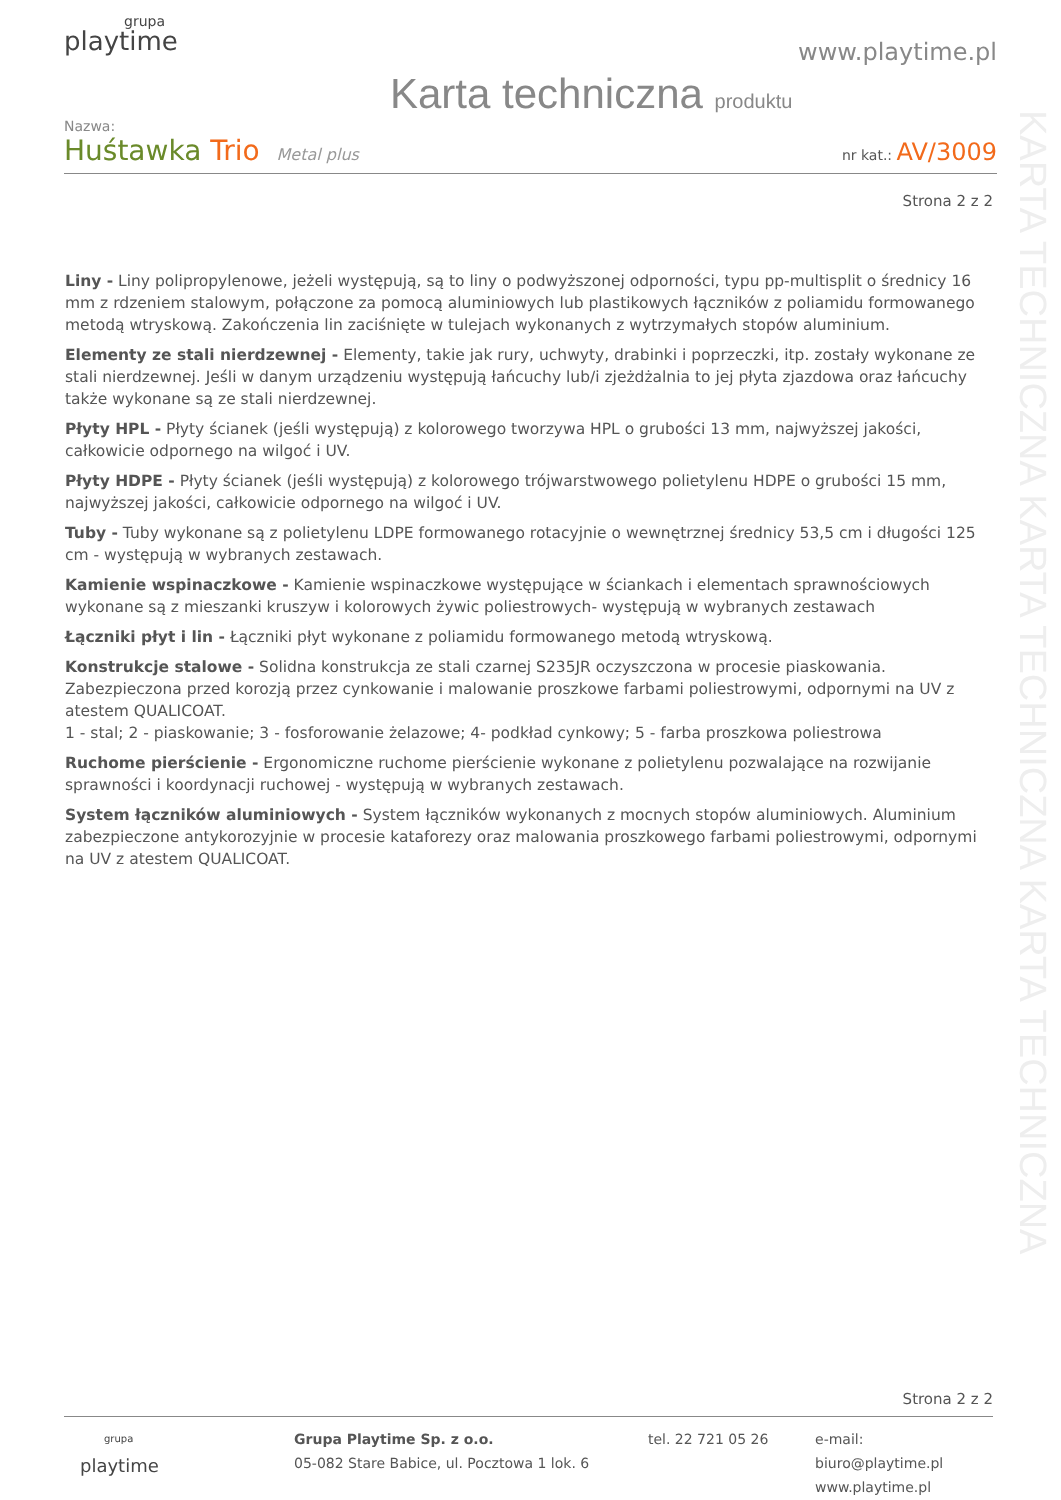KARTA TECHNICZNA KARTA TECHNICZNA KARTA TECHNICZNA
grupa
playtime
www.playtime.pl
Karta techniczna produktu
Nazwa:
Huśtawka Trio Metal plus nr kat.: AV/3009
Strona 2 z 2
Liny - Liny polipropylenowe, jeżeli występują, są to liny o podwyższonej odporności, typu pp-multisplit o średnicy 16 mm z rdzeniem stalowym, połączone za pomocą aluminiowych lub plastikowych łączników z poliamidu formowanego metodą wtryskową. Zakończenia lin zaciśnięte w tulejach wykonanych z wytrzymałych stopów aluminium.
Elementy ze stali nierdzewnej - Elementy, takie jak rury, uchwyty, drabinki i poprzeczki, itp. zostały wykonane ze stali nierdzewnej. Jeśli w danym urządzeniu występują łańcuchy lub/i zjeżdżalnia to jej płyta zjazdowa oraz łańcuchy także wykonane są ze stali nierdzewnej.
Płyty HPL - Płyty ścianek (jeśli występują) z kolorowego tworzywa HPL o grubości 13 mm, najwyższej jakości, całkowicie odpornego na wilgoć i UV.
Płyty HDPE - Płyty ścianek (jeśli występują) z kolorowego trójwarstwowego polietylenu HDPE o grubości 15 mm, najwyższej jakości, całkowicie odpornego na wilgoć i UV.
Tuby - Tuby wykonane są z polietylenu LDPE formowanego rotacyjnie o wewnętrznej średnicy 53,5 cm i długości 125 cm - występują w wybranych zestawach.
Kamienie wspinaczkowe - Kamienie wspinaczkowe występujące w ściankach i elementach sprawnościowych wykonane są z mieszanki kruszyw i kolorowych żywic poliestrowych- występują w wybranych zestawach
Łączniki płyt i lin - Łączniki płyt wykonane z poliamidu formowanego metodą wtryskową.
Konstrukcje stalowe - Solidna konstrukcja ze stali czarnej S235JR oczyszczona w procesie piaskowania. Zabezpieczona przed korozją przez cynkowanie i malowanie proszkowe farbami poliestrowymi, odpornymi na UV z atestem QUALICOAT.
1 - stal; 2 - piaskowanie; 3 - fosforowanie żelazowe; 4- podkład cynkowy; 5 - farba proszkowa poliestrowa
Ruchome pierścienie - Ergonomiczne ruchome pierścienie wykonane z polietylenu pozwalające na rozwijanie sprawności i koordynacji ruchowej - występują w wybranych zestawach.
System łączników aluminiowych - System łączników wykonanych z mocnych stopów aluminiowych. Aluminium zabezpieczone antykorozyjnie w procesie kataforezy oraz malowania proszkowego farbami poliestrowymi, odpornymi na UV z atestem QUALICOAT.
Strona 2 z 2
grupa
playtime
Grupa Playtime Sp. z o.o.
05-082 Stare Babice, ul. Pocztowa 1 lok. 6
tel. 22 721 05 26 e-mail: biuro@playtime.pl
www.playtime.pl